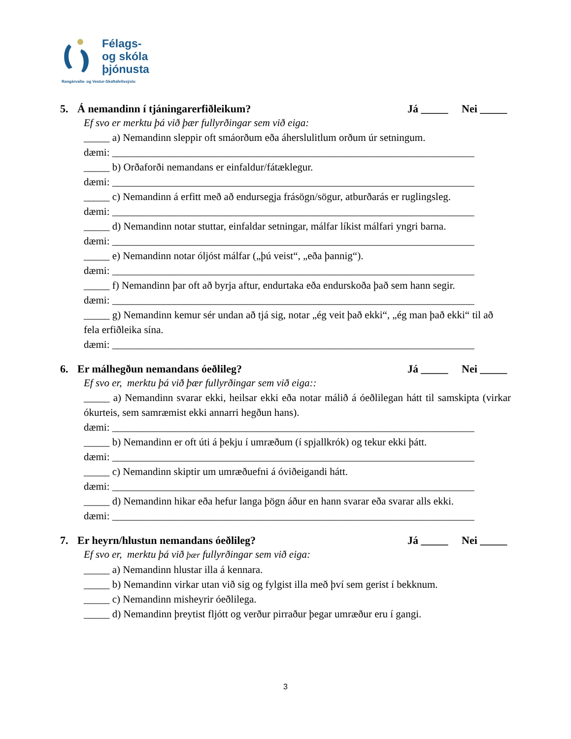Félags-
og skóla
þjónusta
Rangárvalla- og Vestur-Skaftafellssýslu
5. Á nemandinn í tjáningarerfiðleikum? Já _____ Nei _____
Ef svo er merktu þá við þær fullyrðingar sem við eiga:
_____ a) Nemandinn sleppir oft smáorðum eða áherslulitlum orðum úr setningum.
dæmi: ______________________________________________________________________
_____ b) Orðaforði nemandans er einfaldur/fátæklegur.
dæmi: ______________________________________________________________________
_____ c) Nemandinn á erfitt með að endursegja frásögn/sögur, atburðarás er ruglingsleg.
dæmi: ______________________________________________________________________
_____ d) Nemandinn notar stuttar, einfaldar setningar, málfar líkist málfari yngri barna.
dæmi: ______________________________________________________________________
_____ e) Nemandinn notar óljóst málfar („þú veist“, „eða þannig“).
dæmi: ______________________________________________________________________
_____ f) Nemandinn þar oft að byrja aftur, endurtaka eða endurskoða það sem hann segir.
dæmi: ______________________________________________________________________
_____ g) Nemandinn kemur sér undan að tjá sig, notar „ég veit það ekki“, „ég man það ekki“ til að fela erfiðleika sína.
dæmi: ______________________________________________________________________
6. Er málhegðun nemandans óeðlileg? Já _____ Nei _____
Ef svo er, merktu þá við þær fullyrðingar sem við eiga::
_____ a) Nemandinn svarar ekki, heilsar ekki eða notar málið á óeðlilegan hátt til samskipta (virkar ókurteis, sem samræmist ekki annarri hegðun hans).
dæmi: ______________________________________________________________________
_____ b) Nemandinn er oft úti á þekju í umræðum (í spjallkrók) og tekur ekki þátt.
dæmi: ______________________________________________________________________
_____ c) Nemandinn skiptir um umræðuefni á óviðeigandi hátt.
dæmi: ______________________________________________________________________
_____ d) Nemandinn hikar eða hefur langa þögn áður en hann svarar eða svarar alls ekki.
dæmi: ______________________________________________________________________
7. Er heyrn/hlustun nemandans óeðlileg? Já _____ Nei _____
Ef svo er, merktu þá við þær fullyrðingar sem við eiga:
_____ a) Nemandinn hlustar illa á kennara.
_____ b) Nemandinn virkar utan við sig og fylgist illa með því sem gerist í bekknum.
_____ c) Nemandinn misheyrir óeðlilega.
_____ d) Nemandinn þreytist fljótt og verður pirraður þegar umræður eru í gangi.
3